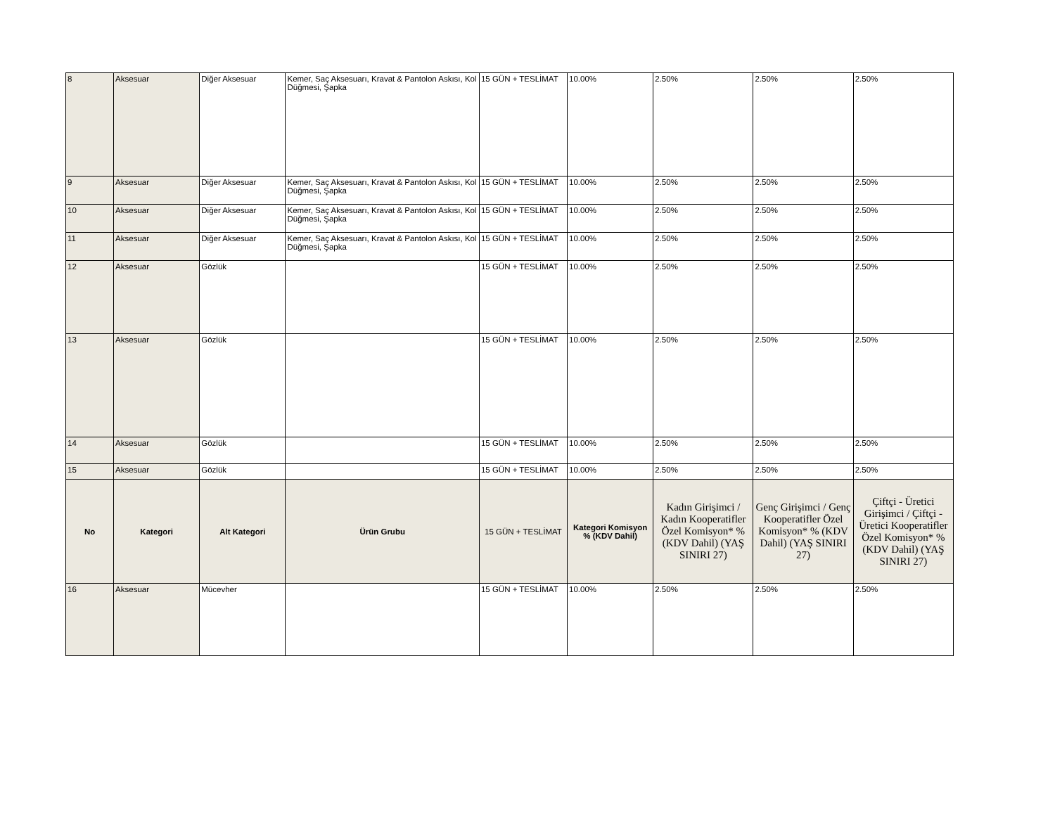| 8 | Aksesuar | Diğer Aksesuar | Kemer, Saç Aksesuarı, Kravat & Pantolon Askısı, Kol Düğmesi, Şapka | 15 GÜN + TESLİMAT | 10.00% | 2.50% | 2.50% | 2.50% |
| 9 | Aksesuar | Diğer Aksesuar | Kemer, Saç Aksesuarı, Kravat & Pantolon Askısı, Kol Düğmesi, Şapka | 15 GÜN + TESLİMAT | 10.00% | 2.50% | 2.50% | 2.50% |
| 10 | Aksesuar | Diğer Aksesuar | Kemer, Saç Aksesuarı, Kravat & Pantolon Askısı, Kol Düğmesi, Şapka | 15 GÜN + TESLİMAT | 10.00% | 2.50% | 2.50% | 2.50% |
| 11 | Aksesuar | Diğer Aksesuar | Kemer, Saç Aksesuarı, Kravat & Pantolon Askısı, Kol Düğmesi, Şapka | 15 GÜN + TESLİMAT | 10.00% | 2.50% | 2.50% | 2.50% |
| 12 | Aksesuar | Gözlük | | 15 GÜN + TESLİMAT | 10.00% | 2.50% | 2.50% | 2.50% |
| 13 | Aksesuar | Gözlük | | 15 GÜN + TESLİMAT | 10.00% | 2.50% | 2.50% | 2.50% |
| 14 | Aksesuar | Gözlük | | 15 GÜN + TESLİMAT | 10.00% | 2.50% | 2.50% | 2.50% |
| 15 | Aksesuar | Gözlük | | 15 GÜN + TESLİMAT | 10.00% | 2.50% | 2.50% | 2.50% |
| No | Kategori | Alt Kategori | Ürün Grubu | 15 GÜN + TESLİMAT | Kategori Komisyon % (KDV Dahil) | Kadın Girişimci / Kadın Kooperatifler Özel Komisyon* % (KDV Dahil) (YAŞ SINIRI 27) | Genç Girişimci / Genç Kooperatifler Özel Komisyon* % (KDV Dahil) (YAŞ SINIRI 27) | Çiftçi - Üretici Girişimci / Çiftçi - Üretici Kooperatifler Özel Komisyon* % (KDV Dahil) (YAŞ SINIRI 27) |
| 16 | Aksesuar | Mücevher | | 15 GÜN + TESLİMAT | 10.00% | 2.50% | 2.50% | 2.50% |